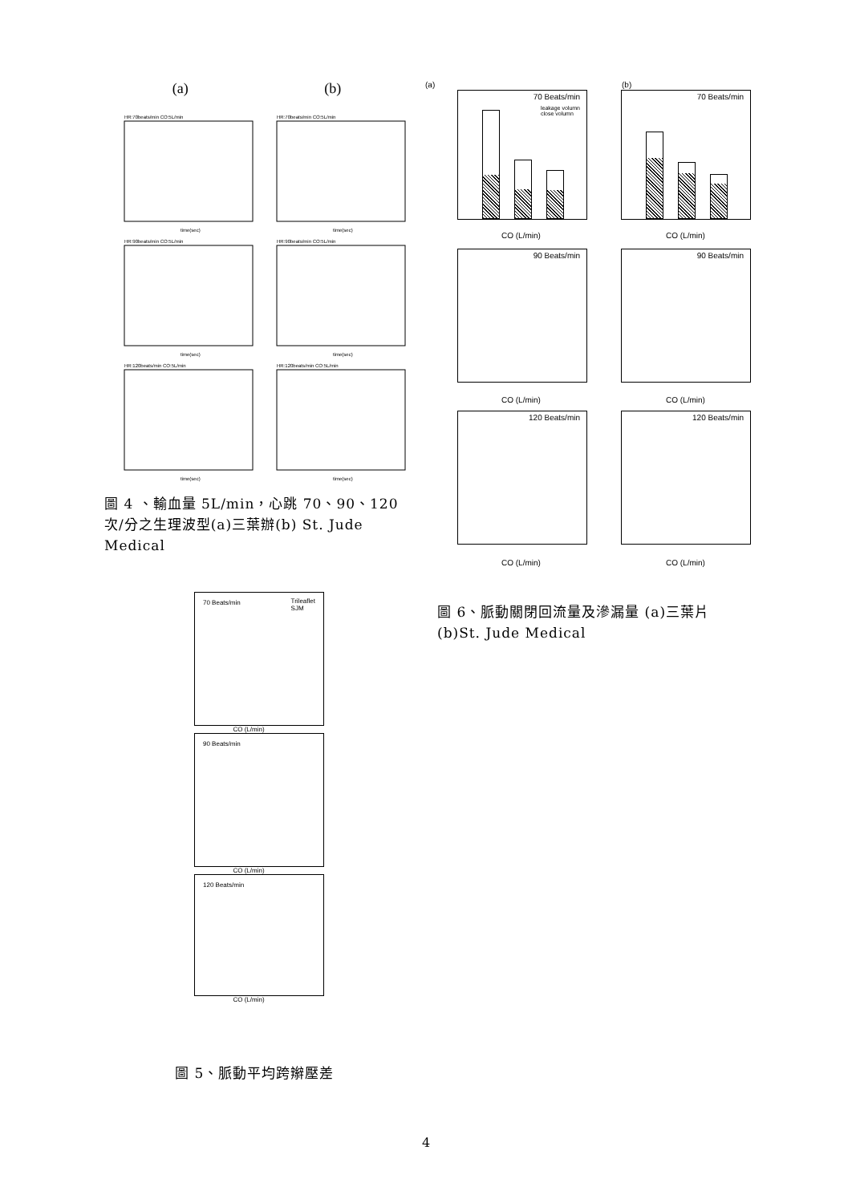(a) (b)
HR:70beats/min CO:5L/min
HR:70beats/min CO:5L/min
HR:90beats/min CO:5L/min
HR:90beats/min CO:5L/min
HR:120beats/min CO:5L/min
HR:120beats/min CO:5L/min
time(sec)
time(sec)
time(sec)
time(sec)
time(sec)
time(sec)
圖 4 、輸血量 5L/min，心跳 70、90、120 次/分之生理波型(a)三葉辦(b) St. Jude Medical
70 Beats/min
leakage volumn
close volumn
(a)
CO (L/min)
70 Beats/min
(b)
CO (L/min)
90 Beats/min 90 Beats/min
CO (L/min) CO (L/min)
120 Beats/min 120 Beats/min
CO (L/min) CO (L/min)
70 Beats/min
Trileaflet
SJM
CO (L/min)
90 Beats/min
CO (L/min)
120 Beats/min
CO (L/min)
圖 6、脈動關閉回流量及滲漏量 (a)三葉片(b)St. Jude Medical
圖 5、脈動平均跨辮壓差
4